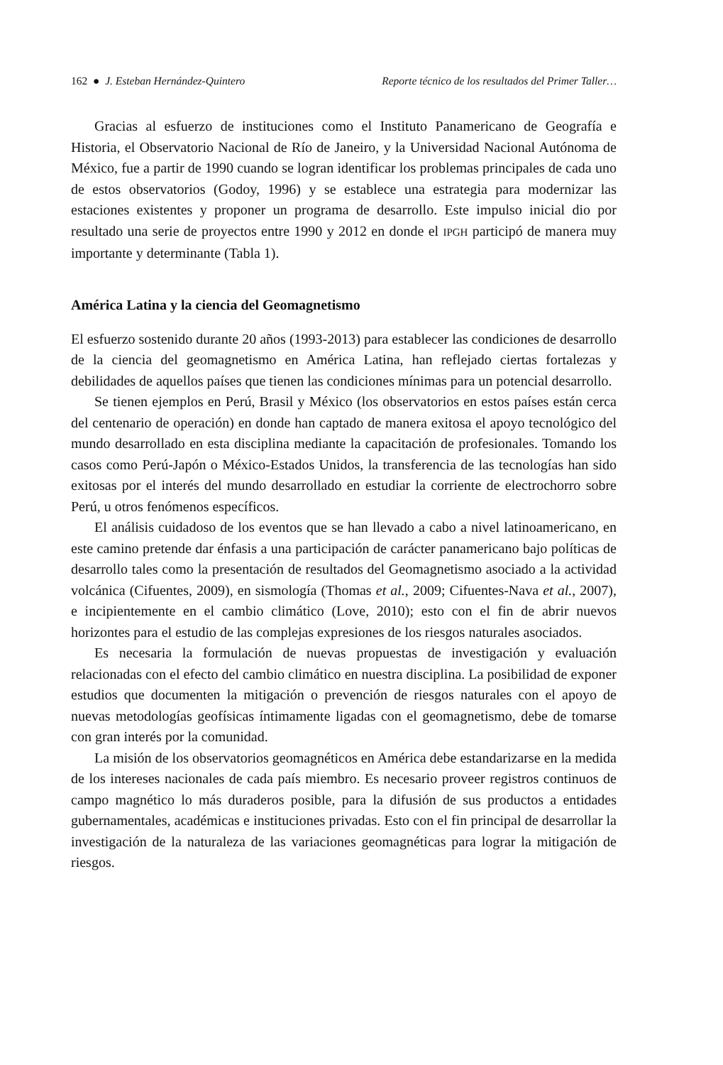162 ● J. Esteban Hernández-Quintero Reporte técnico de los resultados del Primer Taller…
Gracias al esfuerzo de instituciones como el Instituto Panamericano de Geografía e Historia, el Observatorio Nacional de Río de Janeiro, y la Universidad Nacional Autónoma de México, fue a partir de 1990 cuando se logran identificar los problemas principales de cada uno de estos observatorios (Godoy, 1996) y se establece una estrategia para modernizar las estaciones existentes y proponer un programa de desarrollo. Este impulso inicial dio por resultado una serie de proyectos entre 1990 y 2012 en donde el IPGH participó de manera muy importante y determinante (Tabla 1).
América Latina y la ciencia del Geomagnetismo
El esfuerzo sostenido durante 20 años (1993-2013) para establecer las condiciones de desarrollo de la ciencia del geomagnetismo en América Latina, han reflejado ciertas fortalezas y debilidades de aquellos países que tienen las condiciones mínimas para un potencial desarrollo.
Se tienen ejemplos en Perú, Brasil y México (los observatorios en estos países están cerca del centenario de operación) en donde han captado de manera exitosa el apoyo tecnológico del mundo desarrollado en esta disciplina mediante la capacitación de profesionales. Tomando los casos como Perú-Japón o México-Estados Unidos, la transferencia de las tecnologías han sido exitosas por el interés del mundo desarrollado en estudiar la corriente de electrochorro sobre Perú, u otros fenómenos específicos.
El análisis cuidadoso de los eventos que se han llevado a cabo a nivel latinoamericano, en este camino pretende dar énfasis a una participación de carácter panamericano bajo políticas de desarrollo tales como la presentación de resultados del Geomagnetismo asociado a la actividad volcánica (Cifuentes, 2009), en sismología (Thomas et al., 2009; Cifuentes-Nava et al., 2007), e incipientemente en el cambio climático (Love, 2010); esto con el fin de abrir nuevos horizontes para el estudio de las complejas expresiones de los riesgos naturales asociados.
Es necesaria la formulación de nuevas propuestas de investigación y evaluación relacionadas con el efecto del cambio climático en nuestra disciplina. La posibilidad de exponer estudios que documenten la mitigación o prevención de riesgos naturales con el apoyo de nuevas metodologías geofísicas íntimamente ligadas con el geomagnetismo, debe de tomarse con gran interés por la comunidad.
La misión de los observatorios geomagnéticos en América debe estandarizarse en la medida de los intereses nacionales de cada país miembro. Es necesario proveer registros continuos de campo magnético lo más duraderos posible, para la difusión de sus productos a entidades gubernamentales, académicas e instituciones privadas. Esto con el fin principal de desarrollar la investigación de la naturaleza de las variaciones geomagnéticas para lograr la mitigación de riesgos.